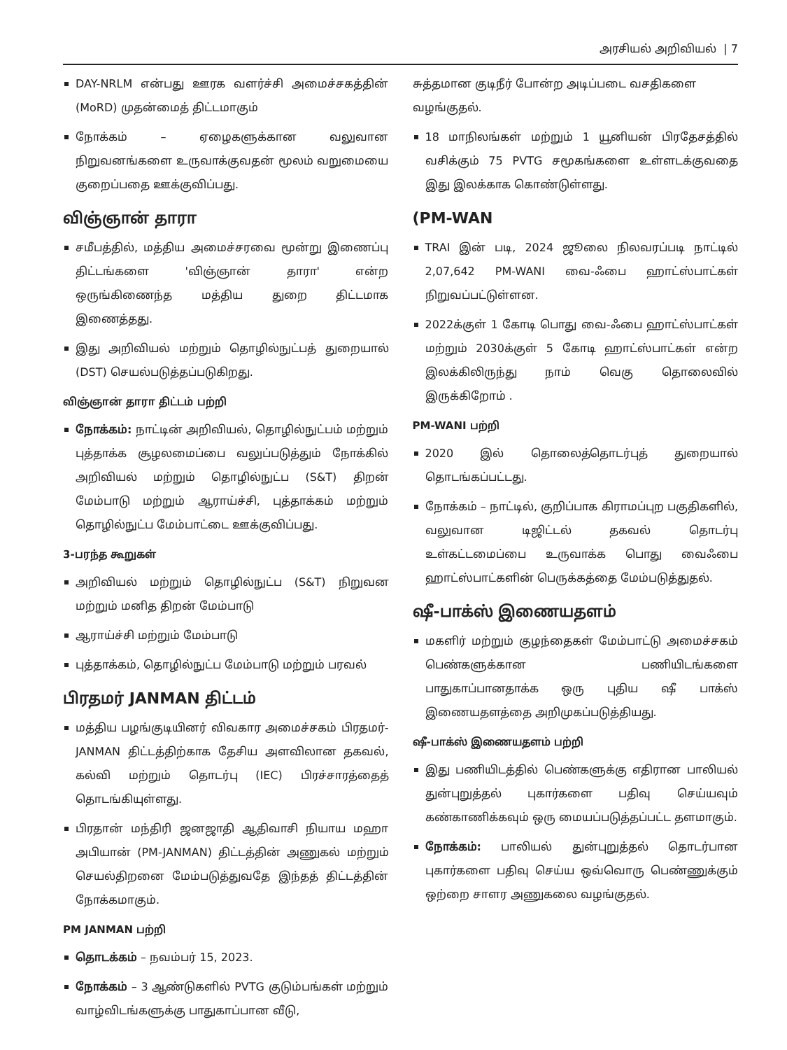அரசியல் அறிவியல் | 7
DAY-NRLM என்பது ஊரக வளர்ச்சி அமைச்சகத்தின் (MoRD) முதன்மைத் திட்டமாகும்
நோக்கம் – ஏழைகளுக்கான வலுவான நிறுவனங்களை உருவாக்குவதன் மூலம் வறுமையை குறைப்பதை ஊக்குவிப்பது.
விஞ்ஞான் தாரா
சமீபத்தில், மத்திய அமைச்சரவை மூன்று இணைப்பு திட்டங்களை 'விஞ்ஞான் தாரா' என்ற ஒருங்கிணைந்த மத்திய துறை திட்டமாக இணைத்தது.
இது அறிவியல் மற்றும் தொழில்நுட்பத் துறையால் (DST) செயல்படுத்தப்படுகிறது.
விஞ்ஞான் தாரா திட்டம் பற்றி
நோக்கம்: நாட்டின் அறிவியல், தொழில்நுட்பம் மற்றும் புத்தாக்க சூழலமைப்பை வலுப்படுத்தும் நோக்கில் அறிவியல் மற்றும் தொழில்நுட்ப (S&T) திறன் மேம்பாடு மற்றும் ஆராய்ச்சி, புத்தாக்கம் மற்றும் தொழில்நுட்ப மேம்பாட்டை ஊக்குவிப்பது.
3-பரந்த கூறுகள்
அறிவியல் மற்றும் தொழில்நுட்ப (S&T) நிறுவன மற்றும் மனித திறன் மேம்பாடு
ஆராய்ச்சி மற்றும் மேம்பாடு
புத்தாக்கம், தொழில்நுட்ப மேம்பாடு மற்றும் பரவல்
பிரதமர் JANMAN திட்டம்
மத்திய பழங்குடியினர் விவகார அமைச்சகம் பிரதமர்-JANMAN திட்டத்திற்காக தேசிய அளவிலான தகவல், கல்வி மற்றும் தொடர்பு (IEC) பிரச்சாரத்தைத் தொடங்கியுள்ளது.
பிரதான் மந்திரி ஜனஜாதி ஆதிவாசி நியாய மஹா அபியான் (PM-JANMAN) திட்டத்தின் அணுகல் மற்றும் செயல்திறனை மேம்படுத்துவதே இந்தத் திட்டத்தின் நோக்கமாகும்.
PM JANMAN பற்றி
தொடக்கம் – நவம்பர் 15, 2023.
நோக்கம் – 3 ஆண்டுகளில் PVTG குடும்பங்கள் மற்றும் வாழ்விடங்களுக்கு பாதுகாப்பான வீடு,
சுத்தமான குடிநீர் போன்ற அடிப்படை வசதிகளை வழங்குதல்.
18 மாநிலங்கள் மற்றும் 1 யூனியன் பிரதேசத்தில் வசிக்கும் 75 PVTG சமூகங்களை உள்ளடக்குவதை இது இலக்காக கொண்டுள்ளது.
(PM-WAN
TRAI இன் படி, 2024 ஜூலை நிலவரப்படி நாட்டில் 2,07,642 PM-WANI வை-ஃபை ஹாட்ஸ்பாட்கள் நிறுவப்பட்டுள்ளன.
2022க்குள் 1 கோடி பொது வை-ஃபை ஹாட்ஸ்பாட்கள் மற்றும் 2030க்குள் 5 கோடி ஹாட்ஸ்பாட்கள் என்ற இலக்கிலிருந்து நாம் வெகு தொலைவில் இருக்கிறோம் .
PM-WANI பற்றி
2020 இல் தொலைத்தொடர்புத் துறையால் தொடங்கப்பட்டது.
நோக்கம் – நாட்டில், குறிப்பாக கிராமப்புற பகுதிகளில், வலுவான டிஜிட்டல் தகவல் தொடர்பு உள்கட்டமைப்பை உருவாக்க பொது வைஃபை ஹாட்ஸ்பாட்களின் பெருக்கத்தை மேம்படுத்துதல்.
ஷீ-பாக்ஸ் இணையதளம்
மகளிர் மற்றும் குழந்தைகள் மேம்பாட்டு அமைச்சகம் பெண்களுக்கான பணியிடங்களை பாதுகாப்பானதாக்க ஒரு புதிய ஷீ பாக்ஸ் இணையதளத்தை அறிமுகப்படுத்தியது.
ஷீ-பாக்ஸ் இணையதளம் பற்றி
இது பணியிடத்தில் பெண்களுக்கு எதிரான பாலியல் துன்புறுத்தல் புகார்களை பதிவு செய்யவும் கண்காணிக்கவும் ஒரு மையப்படுத்தப்பட்ட தளமாகும்.
நோக்கம்: பாலியல் துன்புறுத்தல் தொடர்பான புகார்களை பதிவு செய்ய ஒவ்வொரு பெண்ணுக்கும் ஒற்றை சாளர அணுகலை வழங்குதல்.